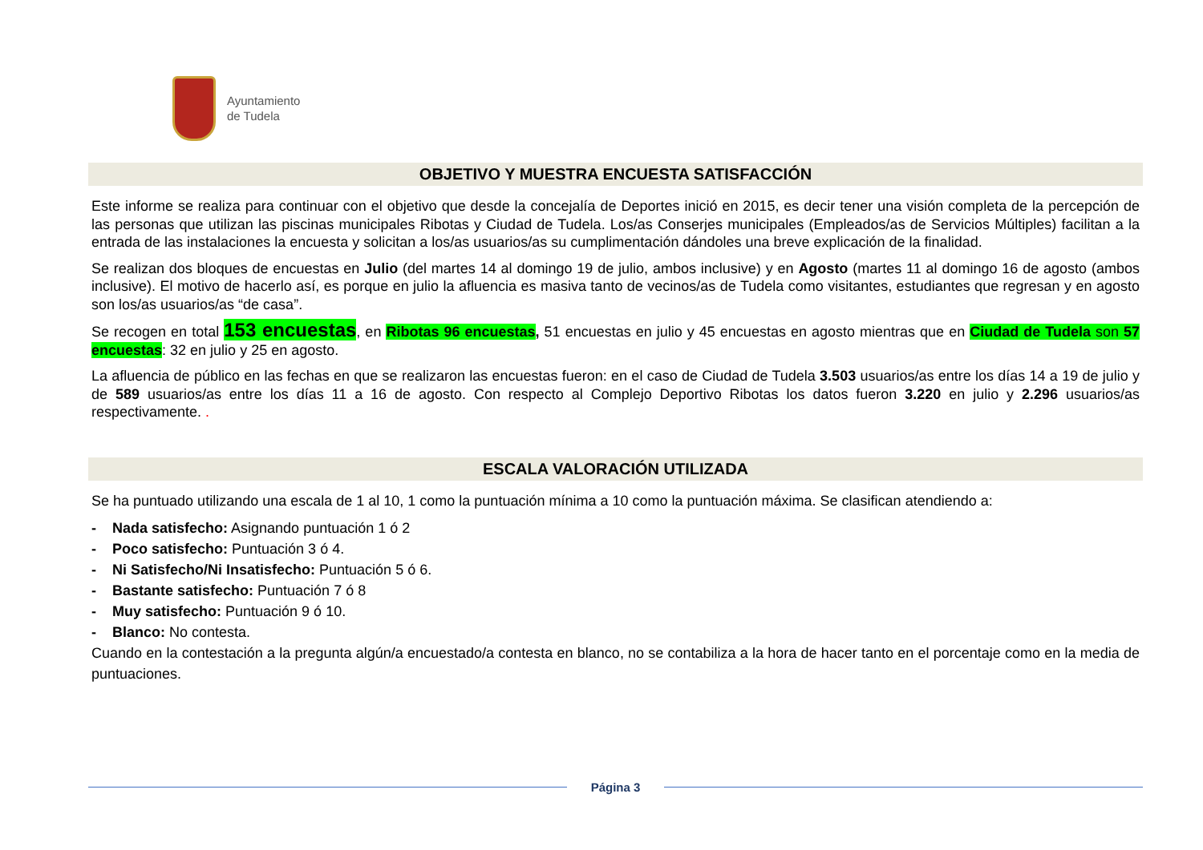Ayuntamiento
de Tudela
OBJETIVO Y MUESTRA ENCUESTA SATISFACCIÓN
Este informe se realiza para continuar con el objetivo que desde la concejalía de Deportes inició en 2015, es decir tener una visión completa de la percepción de las personas que utilizan las piscinas municipales Ribotas y Ciudad de Tudela. Los/as Conserjes municipales (Empleados/as de Servicios Múltiples) facilitan a la entrada de las instalaciones la encuesta y solicitan a los/as usuarios/as su cumplimentación dándoles una breve explicación de la finalidad.
Se realizan dos bloques de encuestas en Julio (del martes 14 al domingo 19 de julio, ambos inclusive) y en Agosto (martes 11 al domingo 16 de agosto (ambos inclusive). El motivo de hacerlo así, es porque en julio la afluencia es masiva tanto de vecinos/as de Tudela como visitantes, estudiantes que regresan y en agosto son los/as usuarios/as “de casa”.
Se recogen en total 153 encuestas, en Ribotas 96 encuestas, 51 encuestas en julio y 45 encuestas en agosto mientras que en Ciudad de Tudela son 57 encuestas: 32 en julio y 25 en agosto.
La afluencia de público en las fechas en que se realizaron las encuestas fueron: en el caso de Ciudad de Tudela 3.503 usuarios/as entre los días 14 a 19 de julio y de 589 usuarios/as entre los días 11 a 16 de agosto. Con respecto al Complejo Deportivo Ribotas los datos fueron 3.220 en julio y 2.296 usuarios/as respectivamente. .
ESCALA VALORACIÓN UTILIZADA
Se ha puntuado utilizando una escala de 1 al 10, 1 como la puntuación mínima a 10 como la puntuación máxima. Se clasifican atendiendo a:
- Nada satisfecho: Asignando puntuación 1 ó 2
- Poco satisfecho: Puntuación 3 ó 4.
- Ni Satisfecho/Ni Insatisfecho: Puntuación 5 ó 6.
- Bastante satisfecho: Puntuación 7 ó 8
- Muy satisfecho: Puntuación 9 ó 10.
- Blanco: No contesta.
Cuando en la contestación a la pregunta algún/a encuestado/a contesta en blanco, no se contabiliza a la hora de hacer tanto en el porcentaje como en la media de puntuaciones.
Página 3